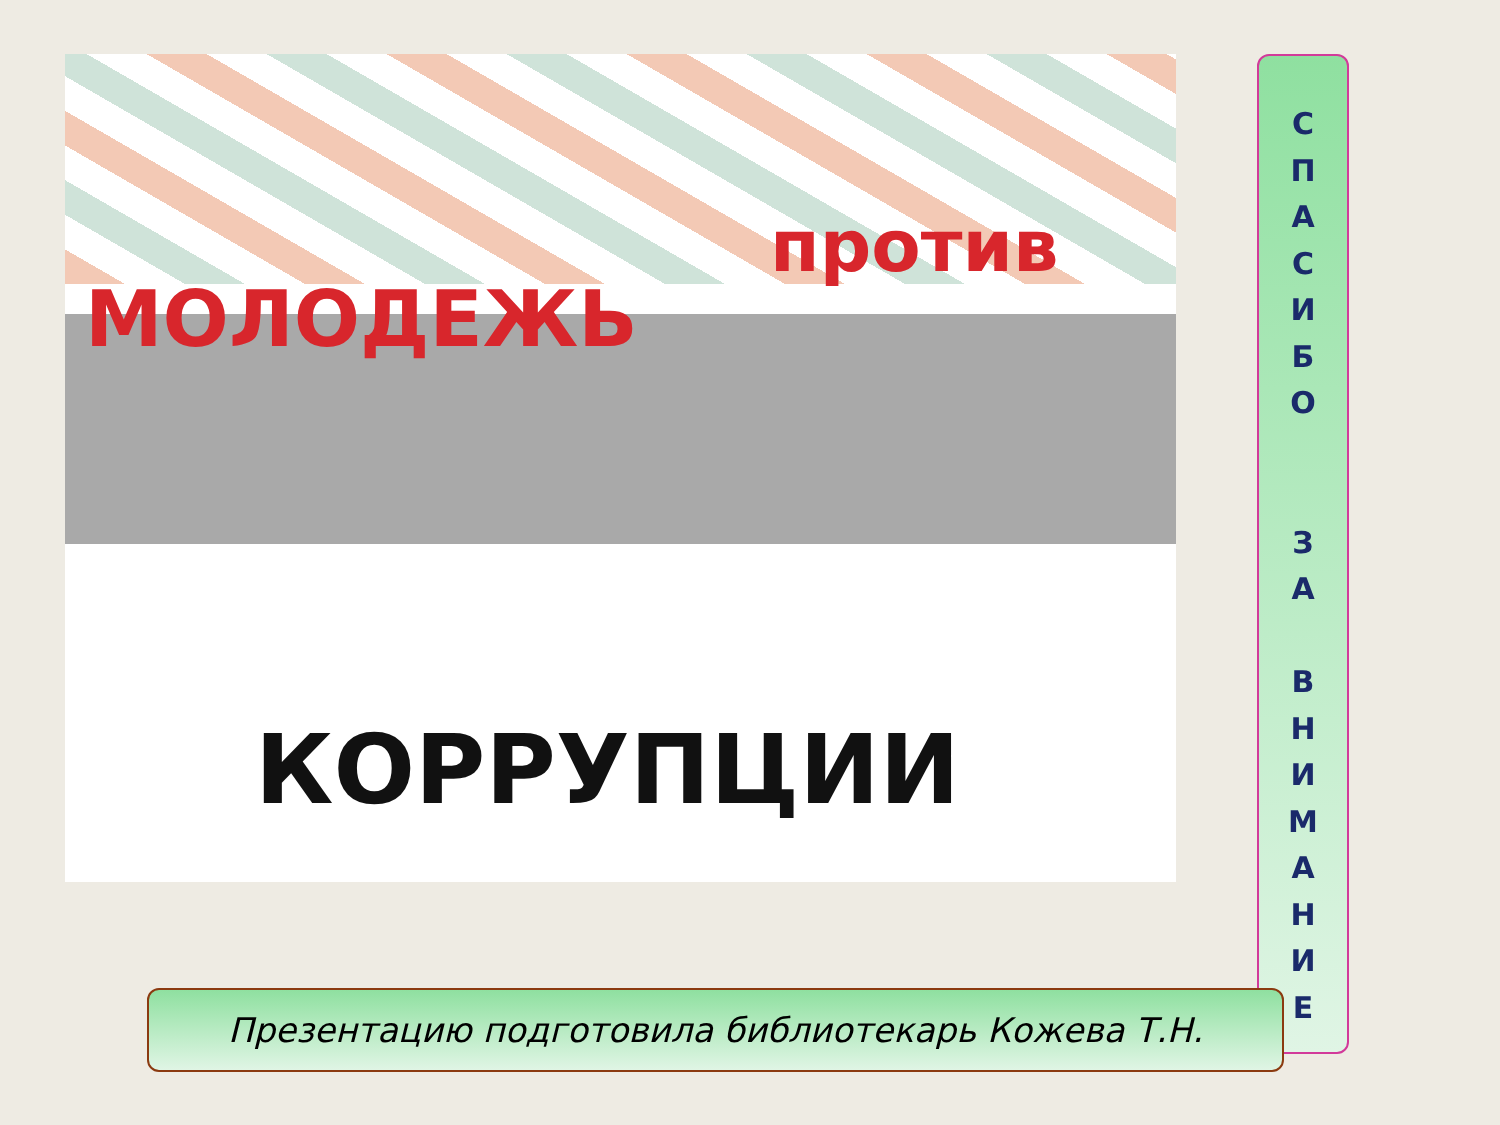против
МОЛОДЕЖЬ
КОРРУПЦИИ
С
П
А
С
И
Б
О
З
А
В
Н
И
М
А
Н
И
Е
Презентацию подготовила библиотекарь Кожева Т.Н.